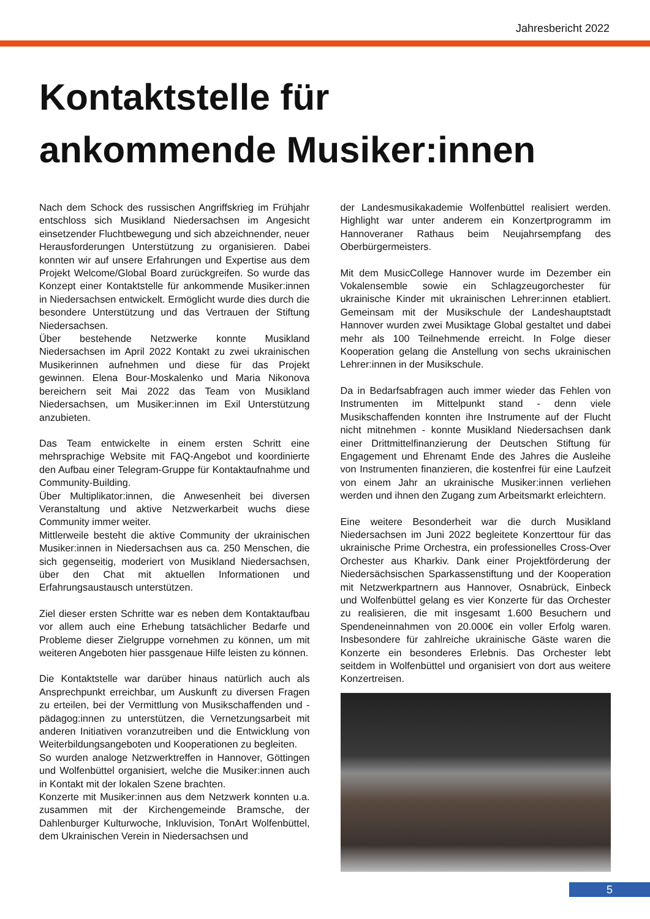Jahresbericht 2022
Kontaktstelle für
ankommende Musiker:innen
Nach dem Schock des russischen Angriffskrieg im Frühjahr entschloss sich Musikland Niedersachsen im Angesicht einsetzender Fluchtbewegung und sich abzeichnender, neuer Herausforderungen Unterstützung zu organisieren. Dabei konnten wir auf unsere Erfahrungen und Expertise aus dem Projekt Welcome/Global Board zurückgreifen. So wurde das Konzept einer Kontaktstelle für ankommende Musiker:innen in Niedersachsen entwickelt. Ermöglicht wurde dies durch die besondere Unterstützung und das Vertrauen der Stiftung Niedersachsen.
Über bestehende Netzwerke konnte Musikland Niedersachsen im April 2022 Kontakt zu zwei ukrainischen Musikerinnen aufnehmen und diese für das Projekt gewinnen. Elena Bour-Moskalenko und Maria Nikonova bereichern seit Mai 2022 das Team von Musikland Niedersachsen, um Musiker:innen im Exil Unterstützung anzubieten.
Das Team entwickelte in einem ersten Schritt eine mehrsprachige Website mit FAQ-Angebot und koordinierte den Aufbau einer Telegram-Gruppe für Kontaktaufnahme und Community-Building.
Über Multiplikator:innen, die Anwesenheit bei diversen Veranstaltung und aktive Netzwerkarbeit wuchs diese Community immer weiter.
Mittlerweile besteht die aktive Community der ukrainischen Musiker:innen in Niedersachsen aus ca. 250 Menschen, die sich gegenseitig, moderiert von Musikland Niedersachsen, über den Chat mit aktuellen Informationen und Erfahrungsaustausch unterstützen.
Ziel dieser ersten Schritte war es neben dem Kontaktaufbau vor allem auch eine Erhebung tatsächlicher Bedarfe und Probleme dieser Zielgruppe vornehmen zu können, um mit weiteren Angeboten hier passgenaue Hilfe leisten zu können.
Die Kontaktstelle war darüber hinaus natürlich auch als Ansprechpunkt erreichbar, um Auskunft zu diversen Fragen zu erteilen, bei der Vermittlung von Musikschaffenden und -pädagog:innen zu unterstützen, die Vernetzungsarbeit mit anderen Initiativen voranzutreiben und die Entwicklung von Weiterbildungsangeboten und Kooperationen zu begleiten.
So wurden analoge Netzwerktreffen in Hannover, Göttingen und Wolfenbüttel organisiert, welche die Musiker:innen auch in Kontakt mit der lokalen Szene brachten.
Konzerte mit Musiker:innen aus dem Netzwerk konnten u.a. zusammen mit der Kirchengemeinde Bramsche, der Dahlenburger Kulturwoche, Inkluvision, TonArt Wolfenbüttel, dem Ukrainischen Verein in Niedersachsen und
der Landesmusikakademie Wolfenbüttel realisiert werden. Highlight war unter anderem ein Konzertprogramm im Hannoveraner Rathaus beim Neujahrsempfang des Oberbürgermeisters.
Mit dem MusicCollege Hannover wurde im Dezember ein Vokalensemble sowie ein Schlagzeugorchester für ukrainische Kinder mit ukrainischen Lehrer:innen etabliert. Gemeinsam mit der Musikschule der Landeshauptstadt Hannover wurden zwei Musiktage Global gestaltet und dabei mehr als 100 Teilnehmende erreicht. In Folge dieser Kooperation gelang die Anstellung von sechs ukrainischen Lehrer:innen in der Musikschule.
Da in Bedarfsabfragen auch immer wieder das Fehlen von Instrumenten im Mittelpunkt stand - denn viele Musikschaffenden konnten ihre Instrumente auf der Flucht nicht mitnehmen - konnte Musikland Niedersachsen dank einer Drittmittelfinanzierung der Deutschen Stiftung für Engagement und Ehrenamt Ende des Jahres die Ausleihe von Instrumenten finanzieren, die kostenfrei für eine Laufzeit von einem Jahr an ukrainische Musiker:innen verliehen werden und ihnen den Zugang zum Arbeitsmarkt erleichtern.
Eine weitere Besonderheit war die durch Musikland Niedersachsen im Juni 2022 begleitete Konzerttour für das ukrainische Prime Orchestra, ein professionelles Cross-Over Orchester aus Kharkiv. Dank einer Projektförderung der Niedersächsischen Sparkassenstiftung und der Kooperation mit Netzwerkpartnern aus Hannover, Osnabrück, Einbeck und Wolfenbüttel gelang es vier Konzerte für das Orchester zu realisieren, die mit insgesamt 1.600 Besuchern und Spendeneinnahmen von 20.000€ ein voller Erfolg waren. Insbesondere für zahlreiche ukrainische Gäste waren die Konzerte ein besonderes Erlebnis. Das Orchester lebt seitdem in Wolfenbüttel und organisiert von dort aus weitere Konzertreisen.
5